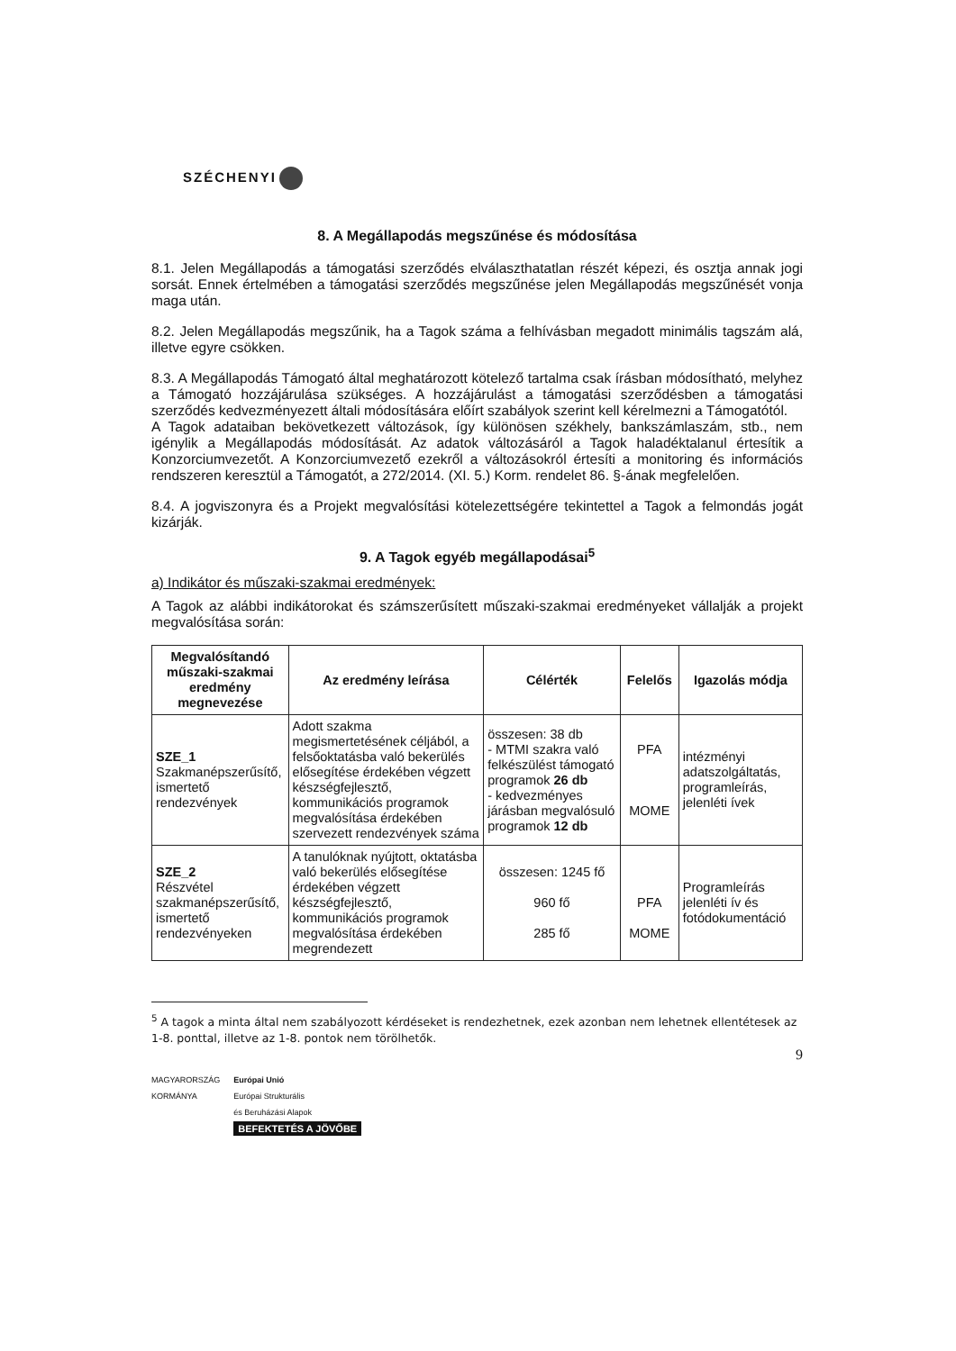SZÉCHENYI
8. A Megállapodás megszűnése és módosítása
8.1. Jelen Megállapodás a támogatási szerződés elválaszthatatlan részét képezi, és osztja annak jogi sorsát. Ennek értelmében a támogatási szerződés megszűnése jelen Megállapodás megszűnését vonja maga után.
8.2. Jelen Megállapodás megszűnik, ha a Tagok száma a felhívásban megadott minimális tagszám alá, illetve egyre csökken.
8.3. A Megállapodás Támogató által meghatározott kötelező tartalma csak írásban módosítható, melyhez a Támogató hozzájárulása szükséges. A hozzájárulást a támogatási szerződésben a támogatási szerződés kedvezményezett általi módosítására előírt szabályok szerint kell kérelmezni a Támogatótól.
A Tagok adataiban bekövetkezett változások, így különösen székhely, bankszámlaszám, stb., nem igénylik a Megállapodás módosítását. Az adatok változásáról a Tagok haladéktalanul értesítik a Konzorciumvezetőt. A Konzorciumvezető ezekről a változásokról értesíti a monitoring és információs rendszeren keresztül a Támogatót, a 272/2014. (XI. 5.) Korm. rendelet 86. §-ának megfelelően.
8.4. A jogviszonyra és a Projekt megvalósítási kötelezettségére tekintettel a Tagok a felmondás jogát kizárják.
9. A Tagok egyéb megállapodásai<sup>5</sup>
a) Indikátor és műszaki-szakmai eredmények:
A Tagok az alábbi indikátorokat és számszerűsített műszaki-szakmai eredményeket vállalják a projekt megvalósítása során:
| Megvalósítandó műszaki-szakmai eredmény megnevezése | Az eredmény leírása | Célérték | Felelős | Igazolás módja |
| --- | --- | --- | --- | --- |
| SZE_1 Szakmanépszerűsítő, ismertető rendezvények | Adott szakma megismertetésének céljából, a felsőoktatásba való bekerülés elősegítése érdekében végzett készségfejlesztő, kommunikációs programok megvalósítása érdekében szervezett rendezvények száma | összesen: 38 db - MTMI szakra való felkészülést támogató programok 26 db - kedvezményes járásban megvalósuló programok 12 db | PFA MOME | intézményi adatszolgáltatás, programleírás, jelenléti ívek |
| SZE_2 Részvétel szakmanépszerűsítő, ismertető rendezvényeken | A tanulóknak nyújtott, oktatásba való bekerülés elősegítése érdekében végzett készségfejlesztő, kommunikációs programok megvalósítása érdekében megrendezett | összesen: 1245 fő 960 fő 285 fő | PFA MOME | Programleírás jelenléti ív és fotódokumentáció |
<sup>5</sup> A tagok a minta által nem szabályozott kérdéseket is rendezhetnek, ezek azonban nem lehetnek ellentétesek az 1-8. ponttal, illetve az 1-8. pontok nem törölhetők.
9
MAGYARORSZÁG
KORMÁNYA
Európai Unió
Európai Strukturális
és Beruházási Alapok
BEFEKTETÉS A JÖVŐBE